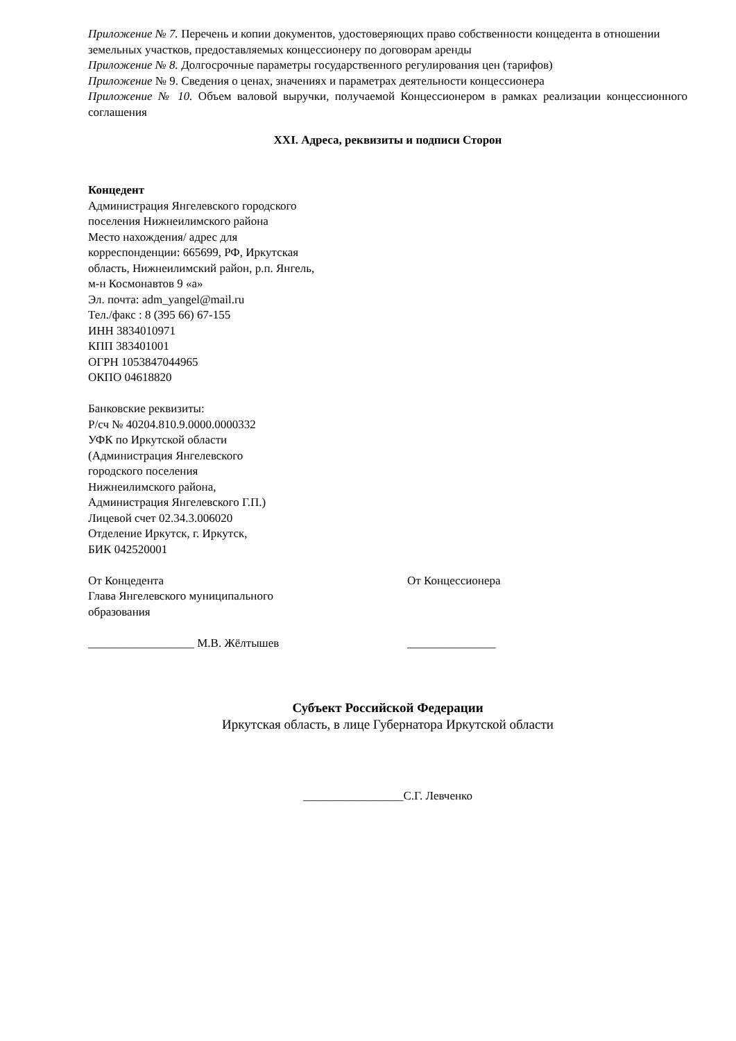Приложение № 7. Перечень и копии документов, удостоверяющих право собственности концедента в отношении земельных участков, предоставляемых концессионеру по договорам аренды
Приложение № 8. Долгосрочные параметры государственного регулирования цен (тарифов)
Приложение № 9. Сведения о ценах, значениях и параметрах деятельности концессионера
Приложение № 10. Объем валовой выручки, получаемой Концессионером в рамках реализации концессионного соглашения
XXI. Адреса, реквизиты и подписи Сторон
Концедент
Администрация Янгелевского городского
поселения Нижнеилимского района
Место нахождения/ адрес для
корреспонденции: 665699, РФ, Иркутская
область, Нижнеилимский район, р.п. Янгель,
м-н Космонавтов 9 «а»
Эл. почта: adm_yangel@mail.ru
Тел./факс : 8 (395 66) 67-155
ИНН 3834010971
КПП 383401001
ОГРН 1053847044965
ОКПО 04618820
Банковские реквизиты:
Р/сч № 40204.810.9.0000.0000332
УФК по Иркутской области
(Администрация Янгелевского
городского поселения
Нижнеилимского района,
Администрация Янгелевского Г.П.)
Лицевой счет 02.34.3.006020
Отделение Иркутск, г. Иркутск,
БИК 042520001
От Концедента
Глава Янгелевского муниципального
образования
__________________ М.В. Жёлтышев
От Концессионера
_______________
Субъект Российской Федерации
Иркутская область, в лице Губернатора Иркутской области
_________________С.Г. Левченко